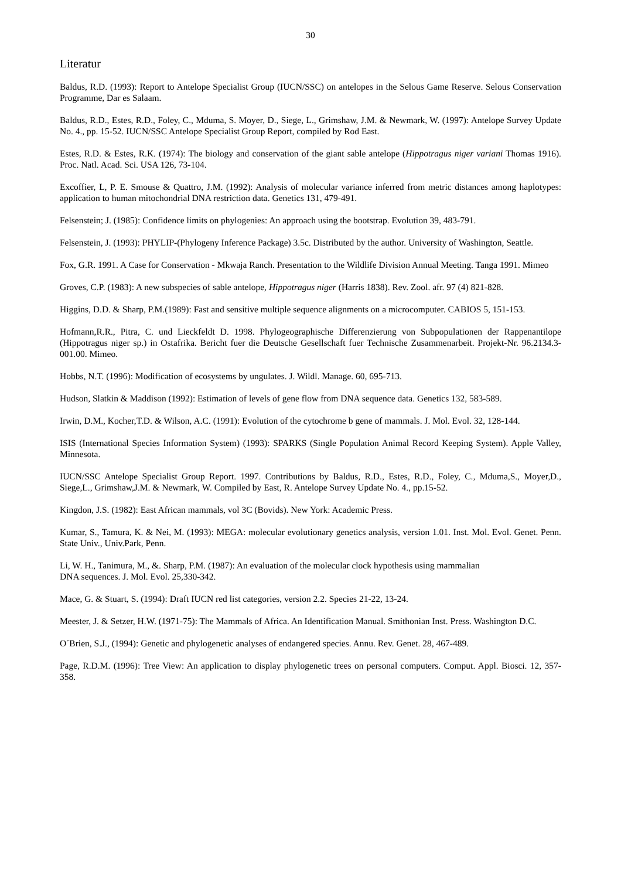30
Literatur
Baldus, R.D. (1993): Report to Antelope Specialist Group (IUCN/SSC) on antelopes in the Selous Game Reserve. Selous Conservation Programme, Dar es Salaam.
Baldus, R.D., Estes, R.D., Foley, C., Mduma, S. Moyer, D., Siege, L., Grimshaw, J.M. & Newmark, W. (1997): Antelope Survey Update No. 4., pp. 15-52. IUCN/SSC Antelope Specialist Group Report, compiled by Rod East.
Estes, R.D. & Estes, R.K. (1974): The biology and conservation of the giant sable antelope (Hippotragus niger variani Thomas 1916). Proc. Natl. Acad. Sci. USA 126, 73-104.
Excoffier, L, P. E. Smouse & Quattro, J.M. (1992): Analysis of molecular variance inferred from metric distances among haplotypes: application to human mitochondrial DNA restriction data. Genetics 131, 479-491.
Felsenstein; J. (1985): Confidence limits on phylogenies: An approach using the bootstrap. Evolution 39, 483-791.
Felsenstein, J. (1993): PHYLIP-(Phylogeny Inference Package) 3.5c. Distributed by the author. University of Washington, Seattle.
Fox, G.R. 1991. A Case for Conservation - Mkwaja Ranch. Presentation to the Wildlife Division Annual Meeting. Tanga 1991. Mimeo
Groves, C.P. (1983): A new subspecies of sable antelope, Hippotragus niger (Harris 1838). Rev. Zool. afr. 97 (4) 821-828.
Higgins, D.D. & Sharp, P.M.(1989): Fast and sensitive multiple sequence alignments on a microcomputer. CABIOS 5, 151-153.
Hofmann,R.R., Pitra, C. und Lieckfeldt D. 1998. Phylogeographische Differenzierung von Subpopulationen der Rappenantilope (Hippotragus niger sp.) in Ostafrika. Bericht fuer die Deutsche Gesellschaft fuer Technische Zusammenarbeit. Projekt-Nr. 96.2134.3-001.00. Mimeo.
Hobbs, N.T. (1996): Modification of ecosystems by ungulates. J. Wildl. Manage. 60, 695-713.
Hudson, Slatkin & Maddison (1992): Estimation of levels of gene flow from DNA sequence data. Genetics 132, 583-589.
Irwin, D.M., Kocher,T.D. & Wilson, A.C. (1991): Evolution of the cytochrome b gene of mammals. J. Mol. Evol. 32, 128-144.
ISIS (International Species Information System) (1993): SPARKS (Single Population Animal Record Keeping System). Apple Valley, Minnesota.
IUCN/SSC Antelope Specialist Group Report. 1997. Contributions by Baldus, R.D., Estes, R.D., Foley, C., Mduma,S., Moyer,D., Siege,L., Grimshaw,J.M. & Newmark, W. Compiled by East, R. Antelope Survey Update No. 4., pp.15-52.
Kingdon, J.S. (1982): East African mammals, vol 3C (Bovids). New York: Academic Press.
Kumar, S., Tamura, K. & Nei, M. (1993): MEGA: molecular evolutionary genetics analysis, version 1.01. Inst. Mol. Evol. Genet. Penn. State Univ., Univ.Park, Penn.
Li, W. H., Tanimura, M., &. Sharp, P.M. (1987): An evaluation of the molecular clock hypothesis using mammalian
DNA sequences. J. Mol. Evol. 25,330-342.
Mace, G. & Stuart, S. (1994): Draft IUCN red list categories, version 2.2. Species 21-22, 13-24.
Meester, J. & Setzer, H.W. (1971-75): The Mammals of Africa. An Identification Manual. Smithonian Inst. Press. Washington D.C.
O´Brien, S.J., (1994): Genetic and phylogenetic analyses of endangered species. Annu. Rev. Genet. 28, 467-489.
Page, R.D.M. (1996): Tree View: An application to display phylogenetic trees on personal computers. Comput. Appl. Biosci. 12, 357-358.